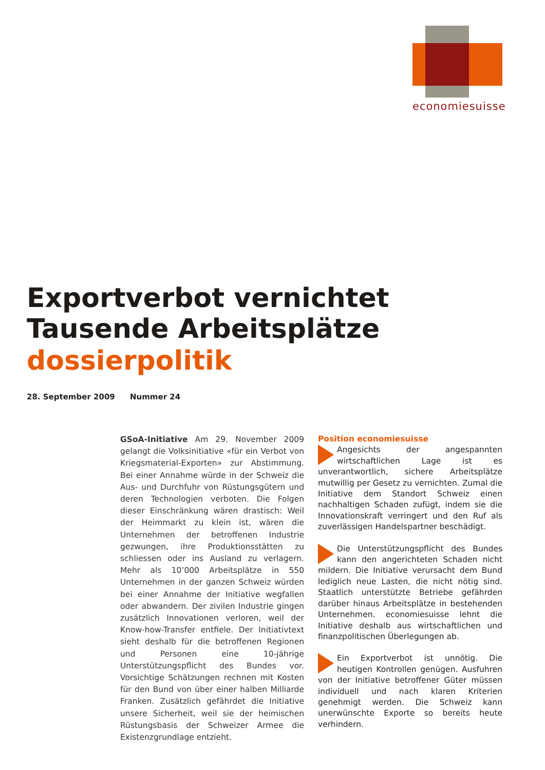economiesuisse
Exportverbot vernichtet
Tausende Arbeitsplätze
dossierpolitik
28. September 2009 Nummer 24
GSoA-Initiative Am 29. November 2009 gelangt die Volksinitiative «für ein Verbot von Kriegsmaterial-Exporten» zur Abstimmung. Bei einer Annahme würde in der Schweiz die Aus- und Durchfuhr von Rüstungsgütern und deren Technologien verboten. Die Folgen dieser Einschränkung wären drastisch: Weil der Heimmarkt zu klein ist, wären die Unternehmen der betroffenen Industrie gezwungen, ihre Produktionsstätten zu schliessen oder ins Ausland zu verlagern. Mehr als 10’000 Arbeitsplätze in 550 Unternehmen in der ganzen Schweiz würden bei einer Annahme der Initiative wegfallen oder abwandern. Der zivilen Industrie gingen zusätzlich Innovationen verloren, weil der Know-how-Transfer entfiele. Der Initiativtext sieht deshalb für die betroffenen Regionen und Personen eine 10-jährige Unterstützungspflicht des Bundes vor. Vorsichtige Schätzungen rechnen mit Kosten für den Bund von über einer halben Milliarde Franken. Zusätzlich gefährdet die Initiative unsere Sicherheit, weil sie der heimischen Rüstungsbasis der Schweizer Armee die Existenzgrundlage entzieht.
Position economiesuisse
Angesichts der angespannten wirtschaftlichen Lage ist es unverantwortlich, sichere Arbeitsplätze mutwillig per Gesetz zu vernichten. Zumal die Initiative dem Standort Schweiz einen nachhaltigen Schaden zufügt, indem sie die Innovationskraft verringert und den Ruf als zuverlässigen Handelspartner beschädigt.
Die Unterstützungspflicht des Bundes kann den angerichteten Schaden nicht mildern. Die Initiative verursacht dem Bund lediglich neue Lasten, die nicht nötig sind. Staatlich unterstützte Betriebe gefährden darüber hinaus Arbeitsplätze in bestehenden Unternehmen. economiesuisse lehnt die Initiative deshalb aus wirtschaftlichen und finanzpolitischen Überlegungen ab.
Ein Exportverbot ist unnötig. Die heutigen Kontrollen genügen. Ausfuhren von der Initiative betroffener Güter müssen individuell und nach klaren Kriterien genehmigt werden. Die Schweiz kann unerwünschte Exporte so bereits heute verhindern.